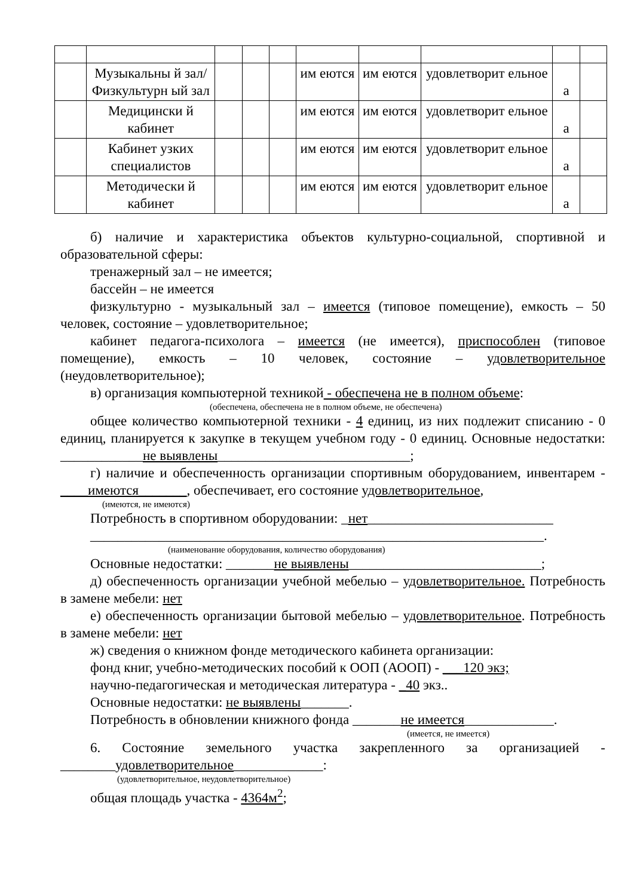| | Музыкальны й зал/Физкультурн ый зал | | | | им еются | им еются | удовлетворит ельное | а | |
| | Медицински й кабинет | | | | им еются | им еются | удовлетворит ельное | а | |
| | Кабинет узких специалистов | | | | им еются | им еются | удовлетворит ельное | а | |
| | Методически й кабинет | | | | им еются | им еются | удовлетворит ельное | а | |
б) наличие и характеристика объектов культурно-социальной, спортивной и образовательной сферы:
тренажерный зал – не имеется;
бассейн – не имеется
физкультурно - музыкальный зал – имеется (типовое помещение), емкость – 50 человек, состояние – удовлетворительное;
кабинет педагога-психолога – имеется (не имеется), приспособлен (типовое помещение), емкость – 10 человек, состояние – удовлетворительное (неудовлетворительное);
в) организация компьютерной техникой - обеспечена не в полном объеме:
(обеспечена, обеспечена не в полном объеме, не обеспечена)
общее количество компьютерной техники - 4 единиц, из них подлежит списанию - 0 единиц, планируется к закупке в текущем учебном году - 0 единиц. Основные недостатки: ____________не выявлены____________________________;
г) наличие и обеспеченность организации спортивным оборудованием, инвентарем -____имеются_______, обеспечивает, его состояние удовлетворительное,
(имеются, не имеются)
Потребность в спортивном оборудовании: _нет___________________________
__________________________________________________________________.
(наименование оборудования, количество оборудования)
Основные недостатки: _______не выявлены____________________________;
д) обеспеченность организации учебной мебелью – удовлетворительное. Потребность в замене мебели: нет
е) обеспеченность организации бытовой мебелью – удовлетворительное. Потребность в замене мебели: нет
ж) сведения о книжном фонде методического кабинета организации:
фонд книг, учебно-методических пособий к ООП (АООП) - ___120 экз;
научно-педагогическая и методическая литература - _40 экз..
Основные недостатки: не выявлены_______.
Потребность в обновлении книжного фонда _______не имеется_____________.
(имеется, не имеется)
6. Состояние земельного участка закрепленного за организацией - ________удовлетворительное_____________:
(удовлетворительное, неудовлетворительное)
общая площадь участка - 4364м<sup>2</sup>;